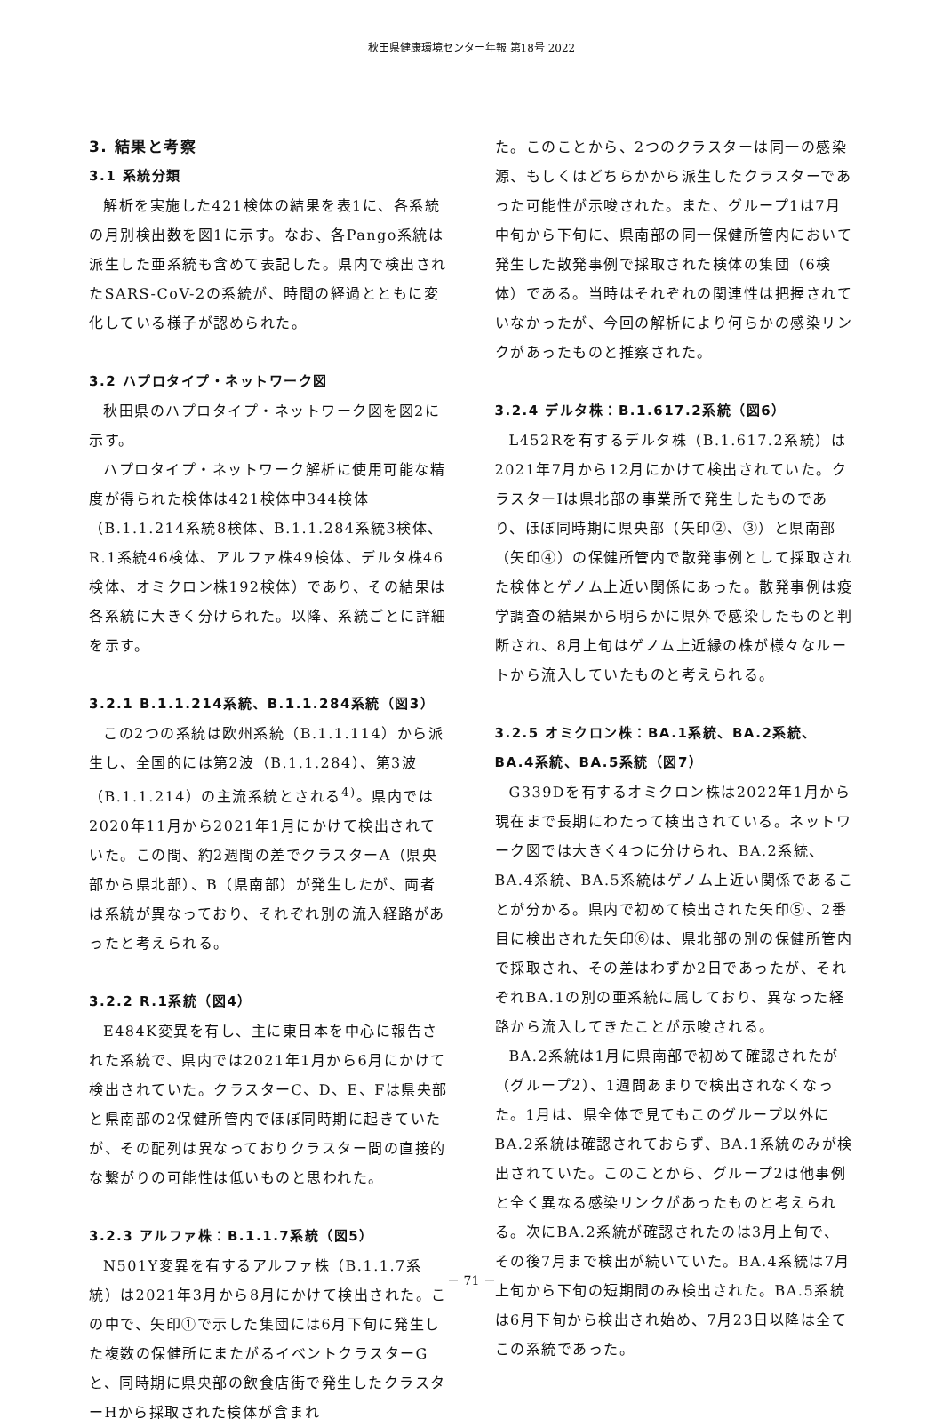秋田県健康環境センター年報 第18号 2022
3. 結果と考察
3.1 系統分類
解析を実施した421検体の結果を表1に、各系統の月別検出数を図1に示す。なお、各Pango系統は派生した亜系統も含めて表記した。県内で検出されたSARS-CoV-2の系統が、時間の経過とともに変化している様子が認められた。
3.2 ハプロタイプ・ネットワーク図
秋田県のハプロタイプ・ネットワーク図を図2に示す。
ハプロタイプ・ネットワーク解析に使用可能な精度が得られた検体は421検体中344検体（B.1.1.214系統8検体、B.1.1.284系統3検体、R.1系統46検体、アルファ株49検体、デルタ株46検体、オミクロン株192検体）であり、その結果は各系統に大きく分けられた。以降、系統ごとに詳細を示す。
3.2.1 B.1.1.214系統、B.1.1.284系統（図3）
この2つの系統は欧州系統（B.1.1.114）から派生し、全国的には第2波（B.1.1.284）、第3波（B.1.1.214）の主流系統とされる<sup>4)</sup>。県内では2020年11月から2021年1月にかけて検出されていた。この間、約2週間の差でクラスターA（県央部から県北部）、B（県南部）が発生したが、両者は系統が異なっており、それぞれ別の流入経路があったと考えられる。
3.2.2 R.1系統（図4）
E484K変異を有し、主に東日本を中心に報告された系統で、県内では2021年1月から6月にかけて検出されていた。クラスターC、D、E、Fは県央部と県南部の2保健所管内でほぼ同時期に起きていたが、その配列は異なっておりクラスター間の直接的な繋がりの可能性は低いものと思われた。
3.2.3 アルファ株：B.1.1.7系統（図5）
N501Y変異を有するアルファ株（B.1.1.7系統）は2021年3月から8月にかけて検出された。この中で、矢印①で示した集団には6月下旬に発生した複数の保健所にまたがるイベントクラスターGと、同時期に県央部の飲食店街で発生したクラスターHから採取された検体が含まれ
た。このことから、2つのクラスターは同一の感染源、もしくはどちらかから派生したクラスターであった可能性が示唆された。また、グループ1は7月中旬から下旬に、県南部の同一保健所管内において発生した散発事例で採取された検体の集団（6検体）である。当時はそれぞれの関連性は把握されていなかったが、今回の解析により何らかの感染リンクがあったものと推察された。
3.2.4 デルタ株：B.1.617.2系統（図6）
L452Rを有するデルタ株（B.1.617.2系統）は2021年7月から12月にかけて検出されていた。クラスターIは県北部の事業所で発生したものであり、ほぼ同時期に県央部（矢印②、③）と県南部（矢印④）の保健所管内で散発事例として採取された検体とゲノム上近い関係にあった。散発事例は疫学調査の結果から明らかに県外で感染したものと判断され、8月上旬はゲノム上近縁の株が様々なルートから流入していたものと考えられる。
3.2.5 オミクロン株：BA.1系統、BA.2系統、BA.4系統、BA.5系統（図7）
G339Dを有するオミクロン株は2022年1月から現在まで長期にわたって検出されている。ネットワーク図では大きく4つに分けられ、BA.2系統、BA.4系統、BA.5系統はゲノム上近い関係であることが分かる。県内で初めて検出された矢印⑤、2番目に検出された矢印⑥は、県北部の別の保健所管内で採取され、その差はわずか2日であったが、それぞれBA.1の別の亜系統に属しており、異なった経路から流入してきたことが示唆される。
BA.2系統は1月に県南部で初めて確認されたが（グループ2）、1週間あまりで検出されなくなった。1月は、県全体で見てもこのグループ以外にBA.2系統は確認されておらず、BA.1系統のみが検出されていた。このことから、グループ2は他事例と全く異なる感染リンクがあったものと考えられる。次にBA.2系統が確認されたのは3月上旬で、その後7月まで検出が続いていた。BA.4系統は7月上旬から下旬の短期間のみ検出された。BA.5系統は6月下旬から検出され始め、7月23日以降は全てこの系統であった。
－ 71 －